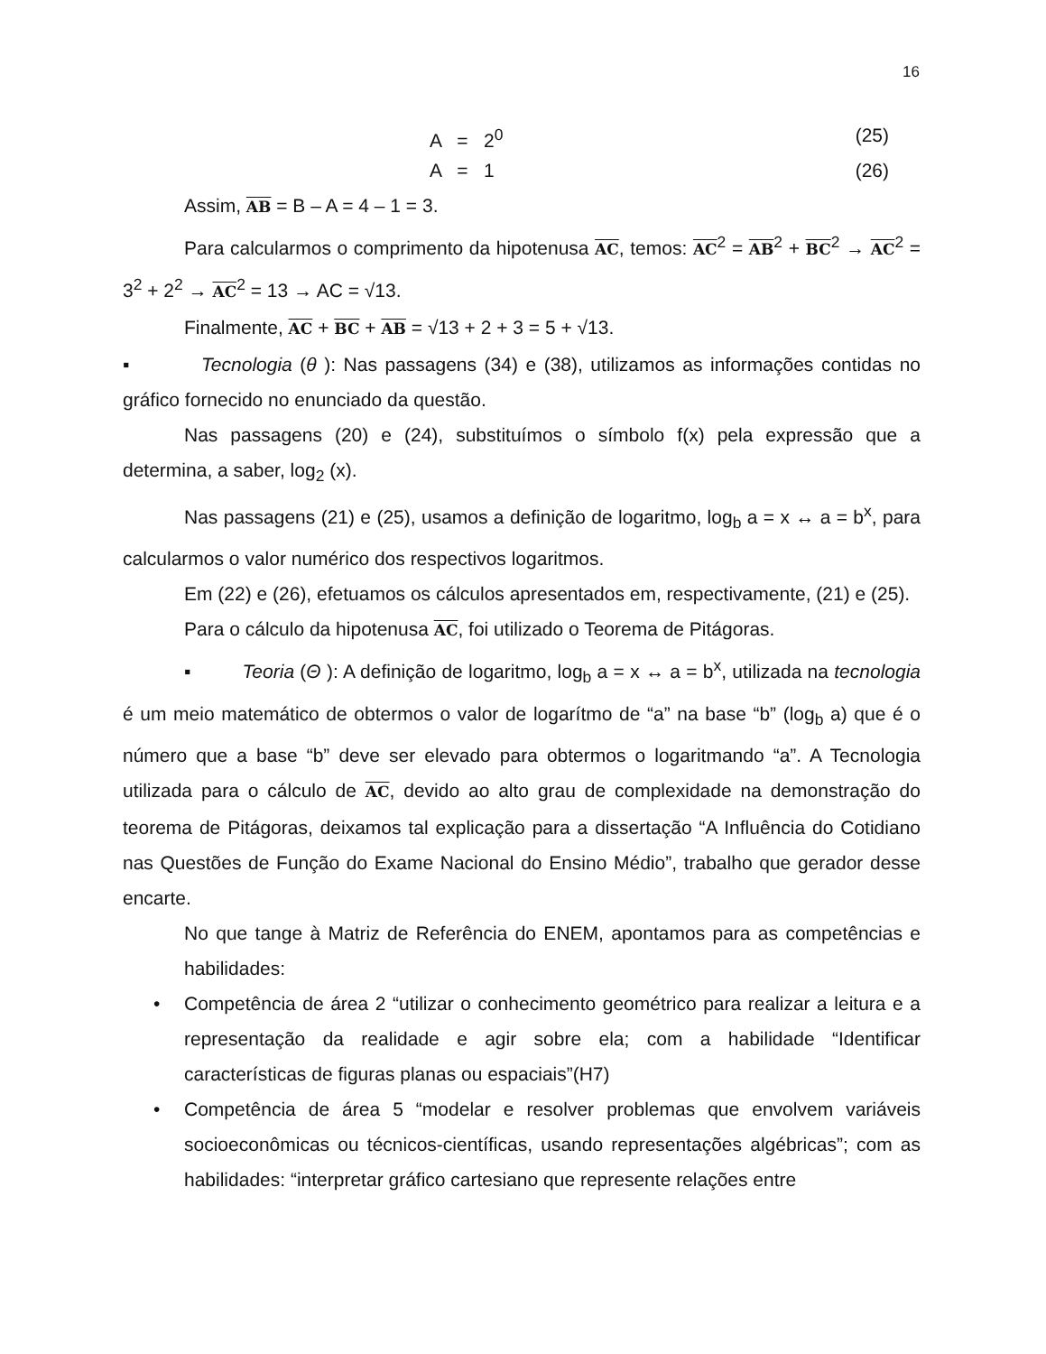16
A = 2<sup>0</sup> (25)
A = 1 (26)
Assim, AB = B – A = 4 – 1 = 3.
Para calcularmos o comprimento da hipotenusa AC, temos: AC<sup>2</sup> = AB<sup>2</sup> + BC<sup>2</sup> → AC<sup>2</sup> = 3<sup>2</sup> + 2<sup>2</sup> → AC<sup>2</sup> = 13 → AC = √13.
Finalmente, AC + BC + AB = √13 + 2 + 3 = 5 + √13.
▪ Tecnologia (θ ): Nas passagens (34) e (38), utilizamos as informações contidas no gráfico fornecido no enunciado da questão.
Nas passagens (20) e (24), substituímos o símbolo f(x) pela expressão que a determina, a saber, log<sub>2</sub> (x).
Nas passagens (21) e (25), usamos a definição de logaritmo, log<sub>b</sub> a = x ↔ a = b<sup>x</sup>, para calcularmos o valor numérico dos respectivos logaritmos.
Em (22) e (26), efetuamos os cálculos apresentados em, respectivamente, (21) e (25).
Para o cálculo da hipotenusa AC, foi utilizado o Teorema de Pitágoras.
▪ Teoria (Θ ): A definição de logaritmo, log<sub>b</sub> a = x ↔ a = b<sup>x</sup>, utilizada na tecnologia é um meio matemático de obtermos o valor de logarítmo de “a” na base “b” (log<sub>b</sub> a) que é o número que a base “b” deve ser elevado para obtermos o logaritmando “a”. A Tecnologia utilizada para o cálculo de AC, devido ao alto grau de complexidade na demonstração do teorema de Pitágoras, deixamos tal explicação para a dissertação “A Influência do Cotidiano nas Questões de Função do Exame Nacional do Ensino Médio”, trabalho que gerador desse encarte.
No que tange à Matriz de Referência do ENEM, apontamos para as competências e habilidades:
• Competência de área 2 “utilizar o conhecimento geométrico para realizar a leitura e a representação da realidade e agir sobre ela; com a habilidade “Identificar características de figuras planas ou espaciais”(H7)
• Competência de área 5 “modelar e resolver problemas que envolvem variáveis socioeconômicas ou técnicos-científicas, usando representações algébricas”; com as habilidades: “interpretar gráfico cartesiano que represente relações entre